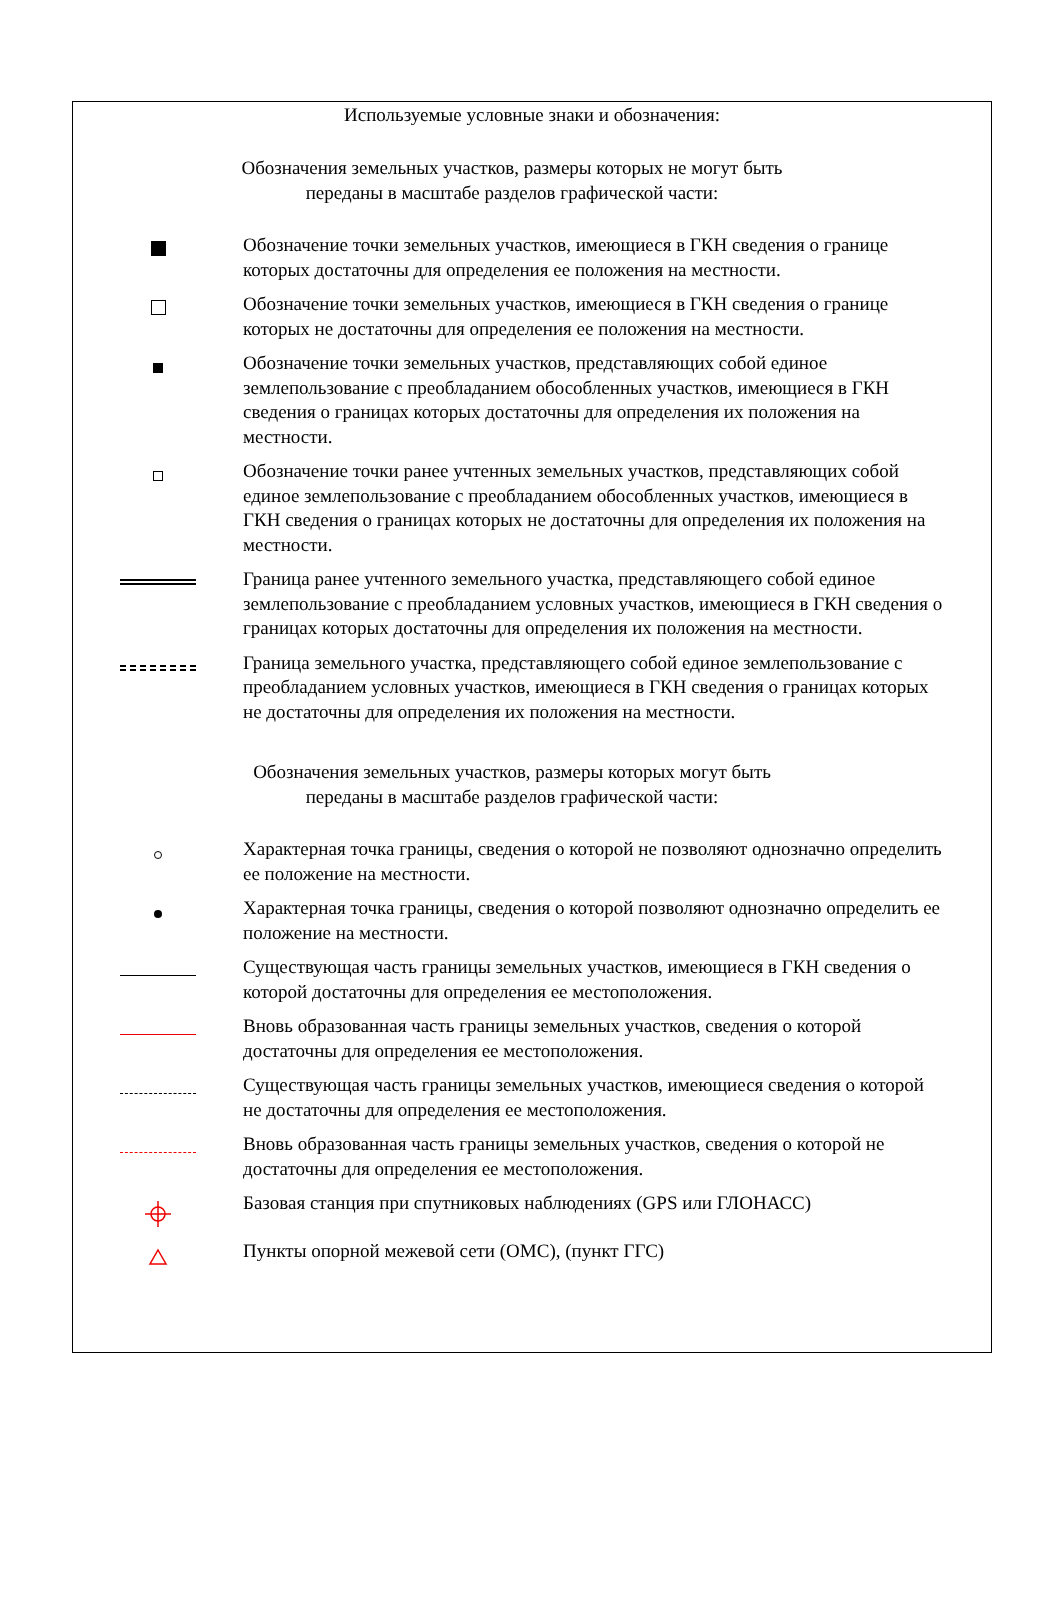Используемые условные знаки и обозначения:
Обозначения земельных участков, размеры которых не могут быть
переданы в масштабе разделов графической части:
Обозначение точки земельных участков, имеющиеся в ГКН сведения о границе которых достаточны для определения ее положения на местности.
Обозначение точки земельных участков, имеющиеся в ГКН сведения о границе которых не достаточны для определения ее положения на местности.
Обозначение точки земельных участков, представляющих собой единое землепользование с преобладанием обособленных участков, имеющиеся в ГКН сведения о границах которых достаточны для определения их положения на местности.
Обозначение точки ранее учтенных земельных участков, представляющих собой единое землепользование с преобладанием обособленных участков, имеющиеся в ГКН сведения о границах которых не достаточны для определения их положения на местности.
Граница ранее учтенного земельного участка, представляющего собой единое землепользование с преобладанием условных участков, имеющиеся в ГКН сведения о границах которых достаточны для определения их положения на местности.
Граница земельного участка, представляющего собой единое землепользование с преобладанием условных участков, имеющиеся в ГКН сведения о границах которых не достаточны для определения их положения на местности.
Обозначения земельных участков, размеры которых могут быть
переданы в масштабе разделов графической части:
Характерная точка границы, сведения о которой не позволяют однозначно определить ее положение на местности.
Характерная точка границы, сведения о которой позволяют однозначно определить ее положение на местности.
Существующая часть границы земельных участков, имеющиеся в ГКН сведения о которой достаточны для определения ее местоположения.
Вновь образованная часть границы земельных участков, сведения о которой достаточны для определения ее местоположения.
Существующая часть границы земельных участков, имеющиеся сведения о которой не достаточны для определения ее местоположения.
Вновь образованная часть границы земельных участков, сведения о которой не достаточны для определения ее местоположения.
Базовая станция при спутниковых наблюдениях (GPS или ГЛОНАСС)
Пункты опорной межевой сети (ОМС), (пункт ГГС)